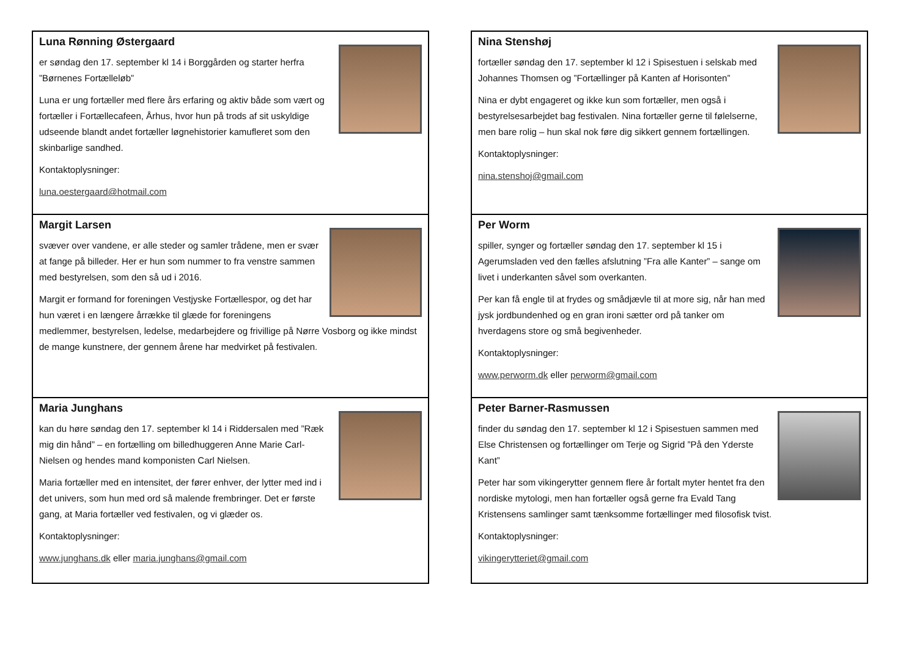Luna Rønning Østergaard
er søndag den 17. september kl 14 i Borggården og starter herfra ”Børnenes Fortælleløb”
Luna er ung fortæller med flere års erfaring og aktiv både som vært og fortæller i Fortællecafeen, Århus, hvor hun på trods af sit uskyldige udseende blandt andet fortæller løgnehistorier kamufleret som den skinbarlige sandhed.
Kontaktoplysninger:
luna.oestergaard@hotmail.com
Margit Larsen
svæver over vandene, er alle steder og samler trådene, men er svær at fange på billeder. Her er hun som nummer to fra venstre sammen med bestyrelsen, som den så ud i 2016.
Margit er formand for foreningen Vestjyske Fortællespor, og det har hun været i en længere årrække til glæde for foreningens medlemmer, bestyrelsen, ledelse, medarbejdere og frivillige på Nørre Vosborg og ikke mindst de mange kunstnere, der gennem årene har medvirket på festivalen.
Maria Junghans
kan du høre søndag den 17. september kl 14 i Riddersalen med ”Ræk mig din hånd” – en fortælling om billedhuggeren Anne Marie Carl-Nielsen og hendes mand komponisten Carl Nielsen.
Maria fortæller med en intensitet, der fører enhver, der lytter med ind i det univers, som hun med ord så malende frembringer. Det er første gang, at Maria fortæller ved festivalen, og vi glæder os.
Kontaktoplysninger:
www.junghans.dk eller maria.junghans@gmail.com
Nina Stenshøj
fortæller søndag den 17. september kl 12 i Spisestuen i selskab med Johannes Thomsen og ”Fortællinger på Kanten af Horisonten”
Nina er dybt engageret og ikke kun som fortæller, men også i bestyrelsesarbejdet bag festivalen. Nina fortæller gerne til følelserne, men bare rolig – hun skal nok føre dig sikkert gennem fortællingen.
Kontaktoplysninger:
nina.stenshoj@gmail.com
Per Worm
spiller, synger og fortæller søndag den 17. september kl 15 i Agerumsladen ved den fælles afslutning ”Fra alle Kanter” – sange om livet i underkanten såvel som overkanten.
Per kan få engle til at frydes og smådjævle til at more sig, når han med jysk jordbundenhed og en gran ironi sætter ord på tanker om hverdagens store og små begivenheder.
Kontaktoplysninger:
www.perworm.dk eller perworm@gmail.com
Peter Barner-Rasmussen
finder du søndag den 17. september kl 12 i Spisestuen sammen med Else Christensen og fortællinger om Terje og Sigrid ”På den Yderste Kant”
Peter har som vikingerytter gennem flere år fortalt myter hentet fra den nordiske mytologi, men han fortæller også gerne fra Evald Tang Kristensens samlinger samt tænksomme fortællinger med filosofisk tvist.
Kontaktoplysninger:
vikingerytteriet@gmail.com